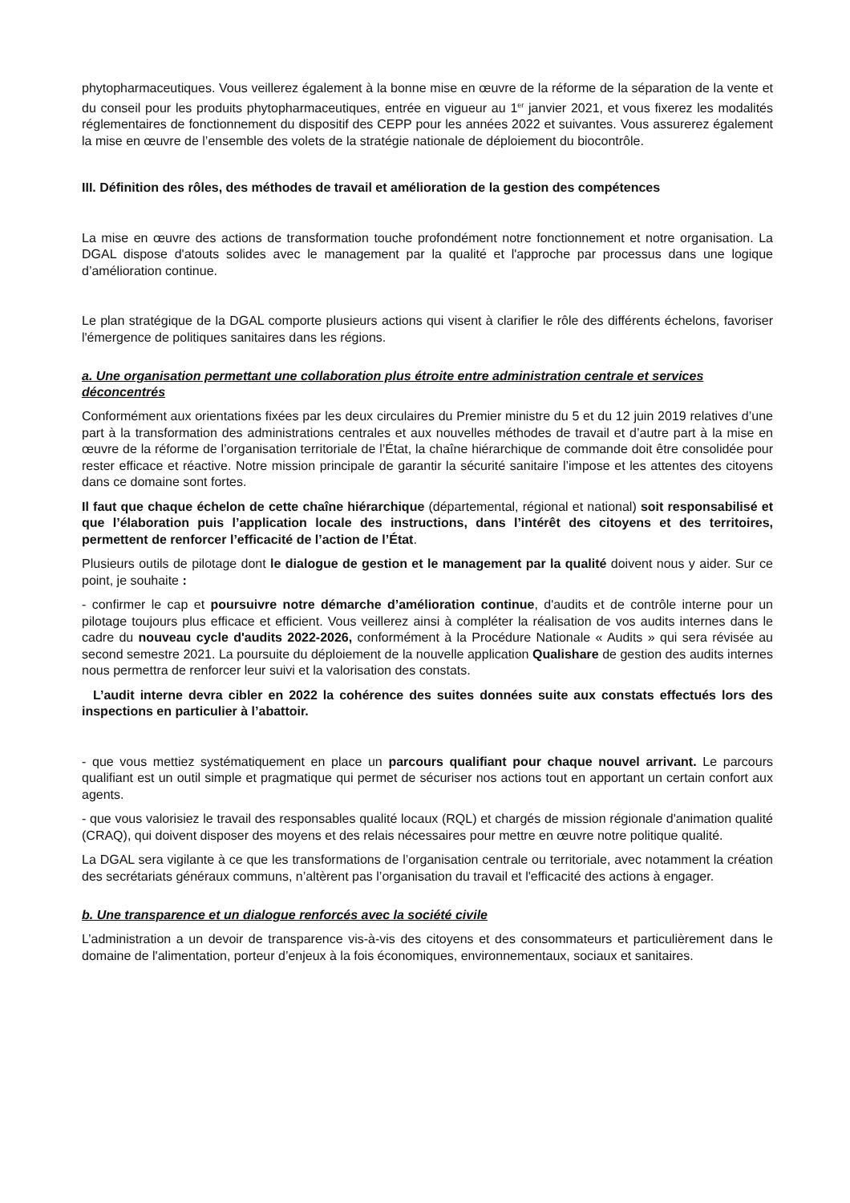phytopharmaceutiques. Vous veillerez également à la bonne mise en œuvre de la réforme de la séparation de la vente et du conseil pour les produits phytopharmaceutiques, entrée en vigueur au 1<sup>er</sup> janvier 2021, et vous fixerez les modalités réglementaires de fonctionnement du dispositif des CEPP pour les années 2022 et suivantes. Vous assurerez également la mise en œuvre de l’ensemble des volets de la stratégie nationale de déploiement du biocontrôle.
III. Définition des rôles, des méthodes de travail et amélioration de la gestion des compétences
La mise en œuvre des actions de transformation touche profondément notre fonctionnement et notre organisation. La DGAL dispose d'atouts solides avec le management par la qualité et l'approche par processus dans une logique d’amélioration continue.
Le plan stratégique de la DGAL comporte plusieurs actions qui visent à clarifier le rôle des différents échelons, favoriser l'émergence de politiques sanitaires dans les régions.
a. Une organisation permettant une collaboration plus étroite entre administration centrale et services déconcentrés
Conformément aux orientations fixées par les deux circulaires du Premier ministre du 5 et du 12 juin 2019 relatives d’une part à la transformation des administrations centrales et aux nouvelles méthodes de travail et d’autre part à la mise en œuvre de la réforme de l’organisation territoriale de l’État, la chaîne hiérarchique de commande doit être consolidée pour rester efficace et réactive. Notre mission principale de garantir la sécurité sanitaire l’impose et les attentes des citoyens dans ce domaine sont fortes.
Il faut que chaque échelon de cette chaîne hiérarchique (départemental, régional et national) soit responsabilisé et que l’élaboration puis l’application locale des instructions, dans l’intérêt des citoyens et des territoires, permettent de renforcer l’efficacité de l’action de l’État.
Plusieurs outils de pilotage dont le dialogue de gestion et le management par la qualité doivent nous y aider. Sur ce point, je souhaite :
- confirmer le cap et poursuivre notre démarche d’amélioration continue, d'audits et de contrôle interne pour un pilotage toujours plus efficace et efficient. Vous veillerez ainsi à compléter la réalisation de vos audits internes dans le cadre du nouveau cycle d'audits 2022-2026, conformément à la Procédure Nationale « Audits » qui sera révisée au second semestre 2021. La poursuite du déploiement de la nouvelle application Qualishare de gestion des audits internes nous permettra de renforcer leur suivi et la valorisation des constats.
L’audit interne devra cibler en 2022 la cohérence des suites données suite aux constats effectués lors des inspections en particulier à l’abattoir.
- que vous mettiez systématiquement en place un parcours qualifiant pour chaque nouvel arrivant. Le parcours qualifiant est un outil simple et pragmatique qui permet de sécuriser nos actions tout en apportant un certain confort aux agents.
- que vous valorisiez le travail des responsables qualité locaux (RQL) et chargés de mission régionale d'animation qualité (CRAQ), qui doivent disposer des moyens et des relais nécessaires pour mettre en œuvre notre politique qualité.
La DGAL sera vigilante à ce que les transformations de l’organisation centrale ou territoriale, avec notamment la création des secrétariats généraux communs, n’altèrent pas l’organisation du travail et l'efficacité des actions à engager.
b. Une transparence et un dialogue renforcés avec la société civile
L’administration a un devoir de transparence vis-à-vis des citoyens et des consommateurs et particulièrement dans le domaine de l'alimentation, porteur d’enjeux à la fois économiques, environnementaux, sociaux et sanitaires.